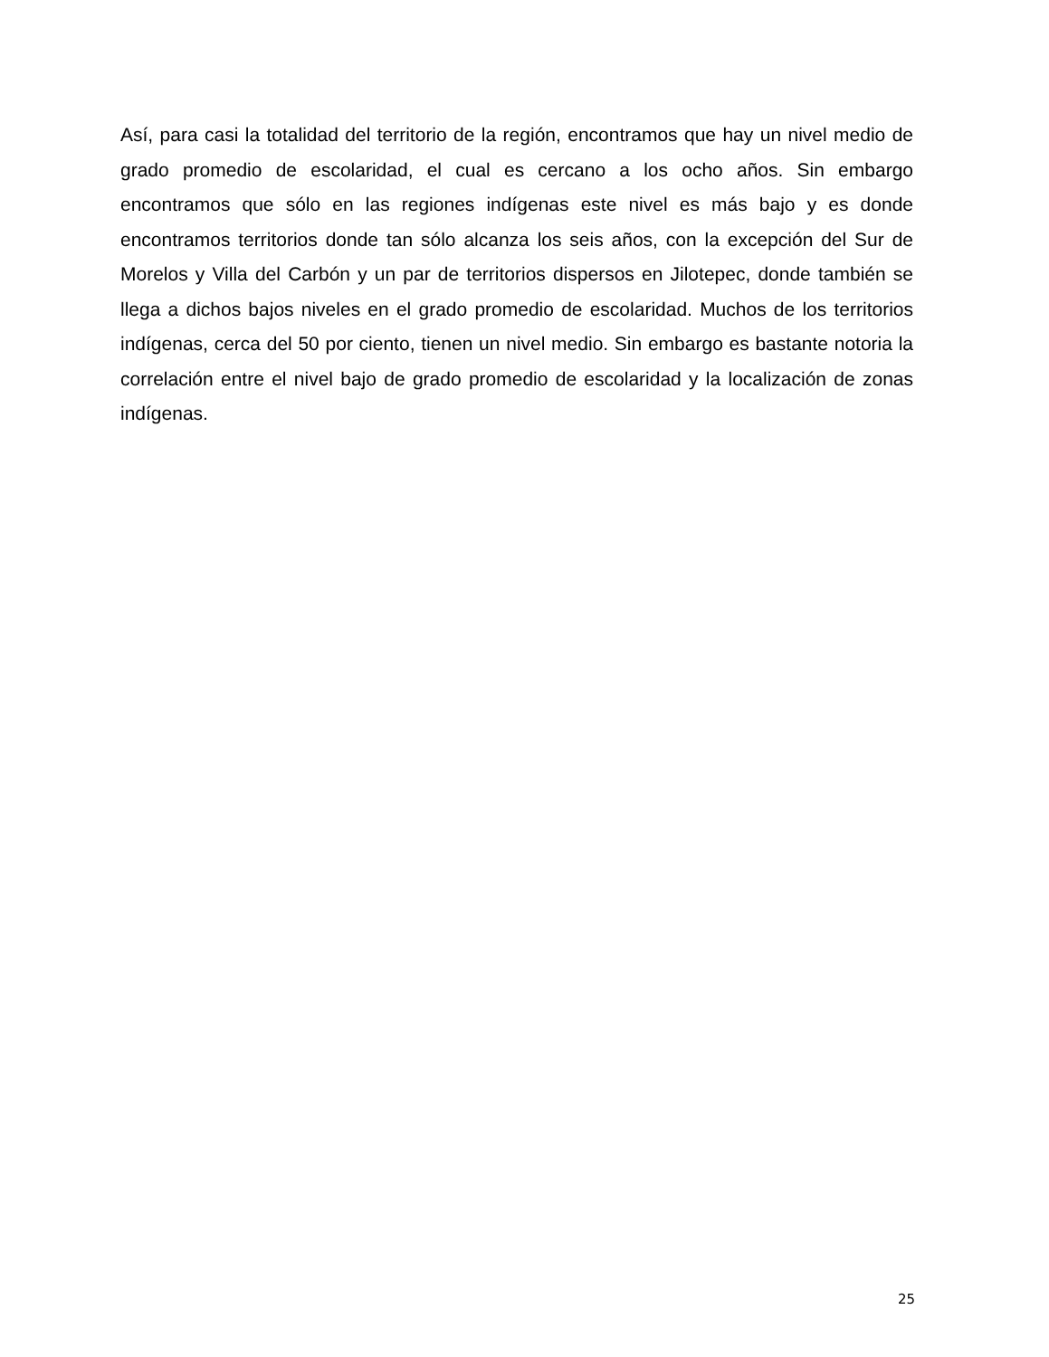Así, para casi la totalidad del territorio de la región, encontramos que hay un nivel medio de grado promedio de escolaridad, el cual es cercano a los ocho años. Sin embargo encontramos que sólo en las regiones indígenas este nivel es más bajo y es donde encontramos territorios donde tan sólo alcanza los seis años, con la excepción del Sur de Morelos y Villa del Carbón y un par de territorios dispersos en Jilotepec, donde también se llega a dichos bajos niveles en el grado promedio de escolaridad. Muchos de los territorios indígenas, cerca del 50 por ciento, tienen un nivel medio. Sin embargo es bastante notoria la correlación entre el nivel bajo de grado promedio de escolaridad y la localización de zonas indígenas.
25